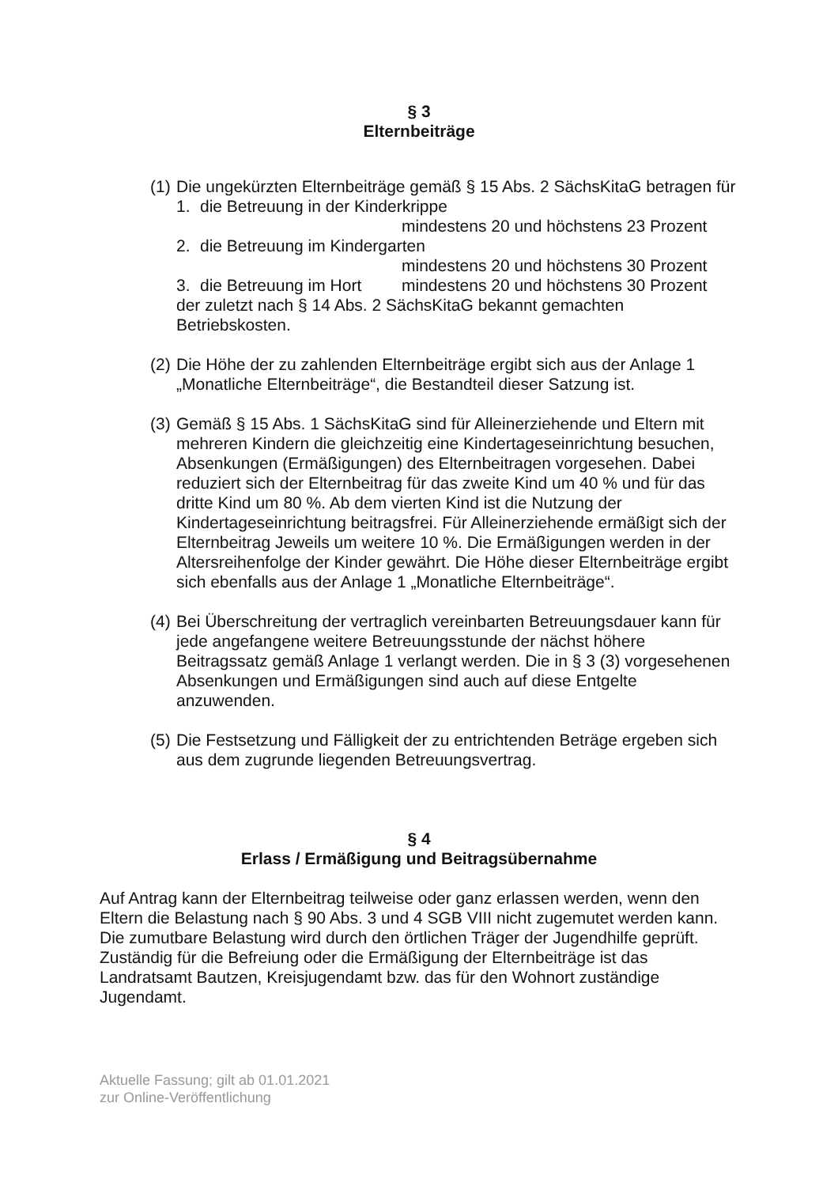§ 3
Elternbeiträge
(1)
Die ungekürzten Elternbeiträge gemäß § 15 Abs. 2 SächsKitaG betragen für
1. die Betreuung in der Kinderkrippe
mindestens 20 und höchstens 23 Prozent
2. die Betreuung im Kindergarten
mindestens 20 und höchstens 30 Prozent
3. die Betreuung im Hort mindestens 20 und höchstens 30 Prozent
der zuletzt nach § 14 Abs. 2 SächsKitaG bekannt gemachten Betriebskosten.
(2)
Die Höhe der zu zahlenden Elternbeiträge ergibt sich aus der Anlage 1 „Monatliche Elternbeiträge“, die Bestandteil dieser Satzung ist.
(3)
Gemäß § 15 Abs. 1 SächsKitaG sind für Alleinerziehende und Eltern mit mehreren Kindern die gleichzeitig eine Kindertageseinrichtung besuchen, Absenkungen (Ermäßigungen) des Elternbeitragen vorgesehen. Dabei reduziert sich der Elternbeitrag für das zweite Kind um 40 % und für das dritte Kind um 80 %. Ab dem vierten Kind ist die Nutzung der Kindertageseinrichtung beitragsfrei. Für Alleinerziehende ermäßigt sich der Elternbeitrag Jeweils um weitere 10 %. Die Ermäßigungen werden in der Altersreihenfolge der Kinder gewährt. Die Höhe dieser Elternbeiträge ergibt sich ebenfalls aus der Anlage 1 „Monatliche Elternbeiträge“.
(4)
Bei Überschreitung der vertraglich vereinbarten Betreuungsdauer kann für jede angefangene weitere Betreuungsstunde der nächst höhere Beitragssatz gemäß Anlage 1 verlangt werden. Die in § 3 (3) vorgesehenen Absenkungen und Ermäßigungen sind auch auf diese Entgelte anzuwenden.
(5)
Die Festsetzung und Fälligkeit der zu entrichtenden Beträge ergeben sich aus dem zugrunde liegenden Betreuungsvertrag.
§ 4
Erlass / Ermäßigung und Beitragsübernahme
Auf Antrag kann der Elternbeitrag teilweise oder ganz erlassen werden, wenn den Eltern die Belastung nach § 90 Abs. 3 und 4 SGB VIII nicht zugemutet werden kann. Die zumutbare Belastung wird durch den örtlichen Träger der Jugendhilfe geprüft. Zuständig für die Befreiung oder die Ermäßigung der Elternbeiträge ist das Landratsamt Bautzen, Kreisjugendamt bzw. das für den Wohnort zuständige Jugendamt.
Aktuelle Fassung; gilt ab 01.01.2021
zur Online-Veröffentlichung